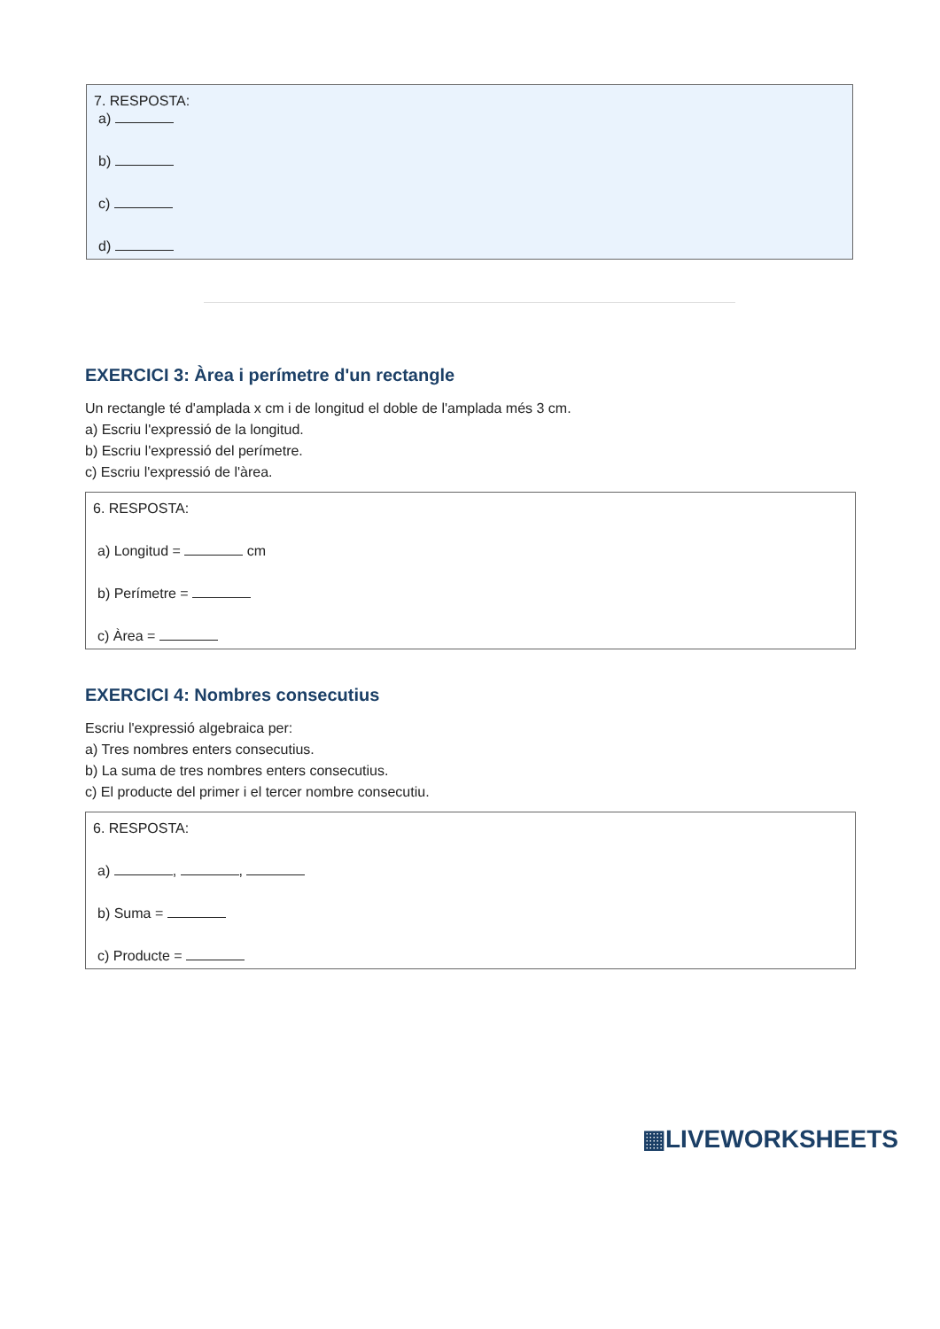7. RESPOSTA:
a)
b)
c)
d)
EXERCICI 3: Àrea i perímetre d'un rectangle
Un rectangle té d'amplada x cm i de longitud el doble de l'amplada més 3 cm.
a) Escriu l'expressió de la longitud.
b) Escriu l'expressió del perímetre.
c) Escriu l'expressió de l'àrea.
6. RESPOSTA:
a) Longitud = cm
b) Perímetre =
c) Àrea =
EXERCICI 4: Nombres consecutius
Escriu l'expressió algebraica per:
a) Tres nombres enters consecutius.
b) La suma de tres nombres enters consecutius.
c) El producte del primer i el tercer nombre consecutiu.
6. RESPOSTA:
a) , ,
b) Suma =
c) Producte =
▦LIVEWORKSHEETS